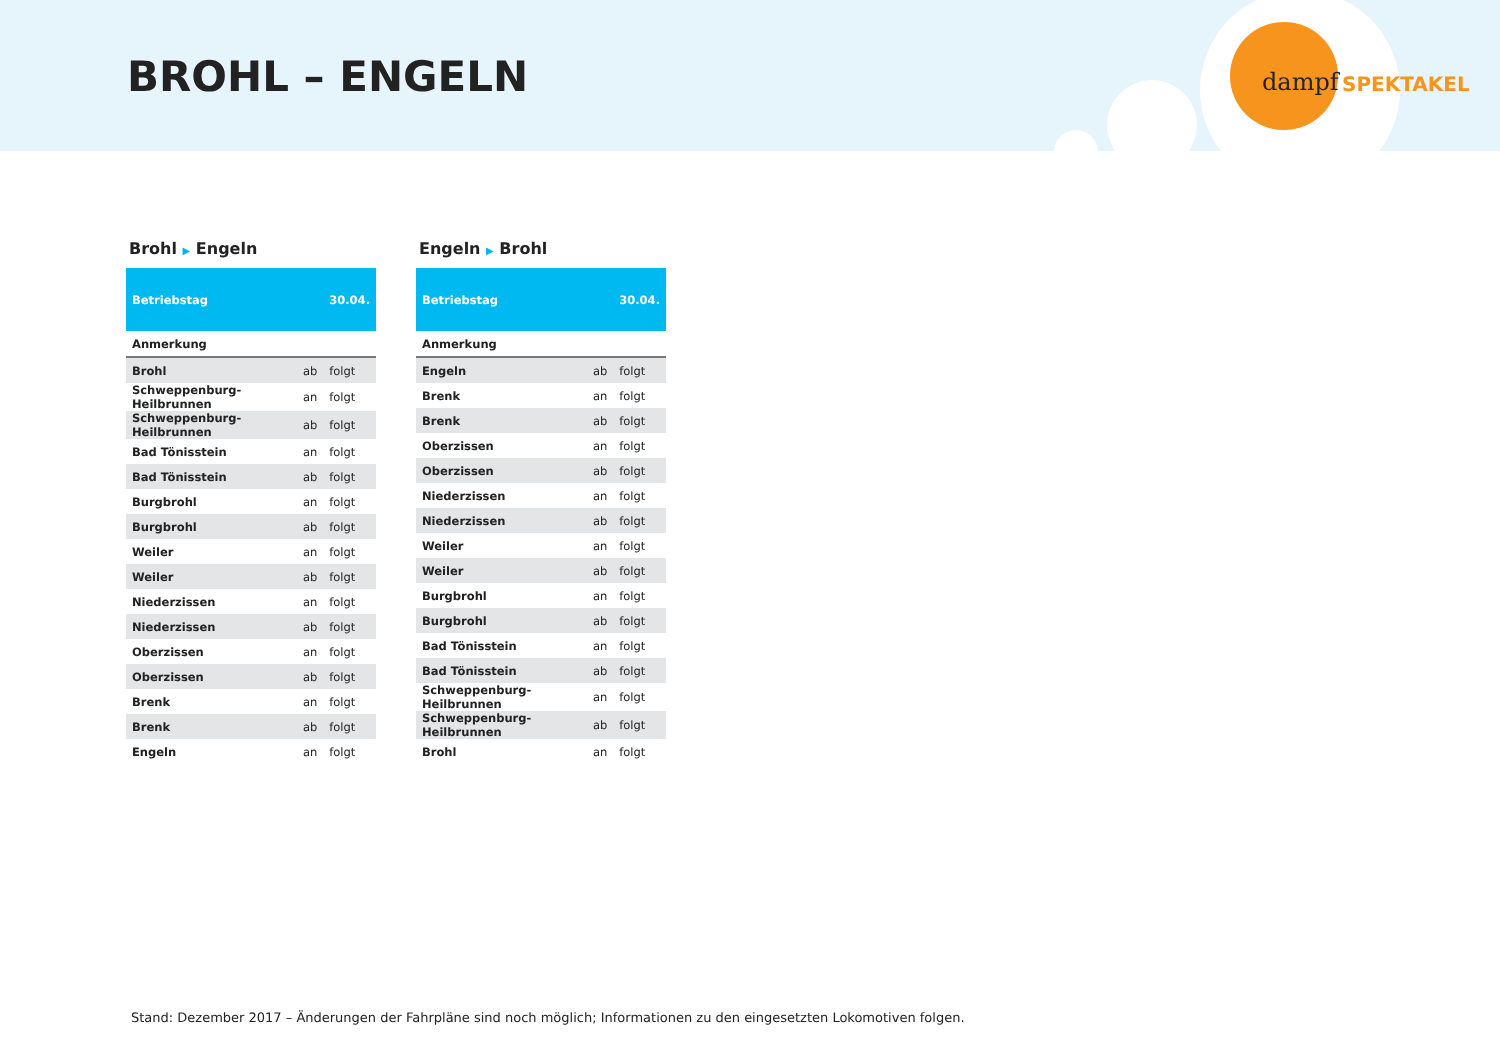BROHL – ENGELN dampf SPEKTAKEL
Brohl ▶ Engeln
| Betriebstag | | 30.04. |
| --- | --- | --- |
| Anmerkung | | |
| Brohl | ab | folgt |
| Schweppenburg-Heilbrunnen | an | folgt |
| Schweppenburg-Heilbrunnen | ab | folgt |
| Bad Tönisstein | an | folgt |
| Bad Tönisstein | ab | folgt |
| Burgbrohl | an | folgt |
| Burgbrohl | ab | folgt |
| Weiler | an | folgt |
| Weiler | ab | folgt |
| Niederzissen | an | folgt |
| Niederzissen | ab | folgt |
| Oberzissen | an | folgt |
| Oberzissen | ab | folgt |
| Brenk | an | folgt |
| Brenk | ab | folgt |
| Engeln | an | folgt |
Engeln ▶ Brohl
| Betriebstag | | 30.04. |
| --- | --- | --- |
| Anmerkung | | |
| Engeln | ab | folgt |
| Brenk | an | folgt |
| Brenk | ab | folgt |
| Oberzissen | an | folgt |
| Oberzissen | ab | folgt |
| Niederzissen | an | folgt |
| Niederzissen | ab | folgt |
| Weiler | an | folgt |
| Weiler | ab | folgt |
| Burgbrohl | an | folgt |
| Burgbrohl | ab | folgt |
| Bad Tönisstein | an | folgt |
| Bad Tönisstein | ab | folgt |
| Schweppenburg-Heilbrunnen | an | folgt |
| Schweppenburg-Heilbrunnen | ab | folgt |
| Brohl | an | folgt |
Stand: Dezember 2017 – Änderungen der Fahrpläne sind noch möglich; Informationen zu den eingesetzten Lokomotiven folgen.